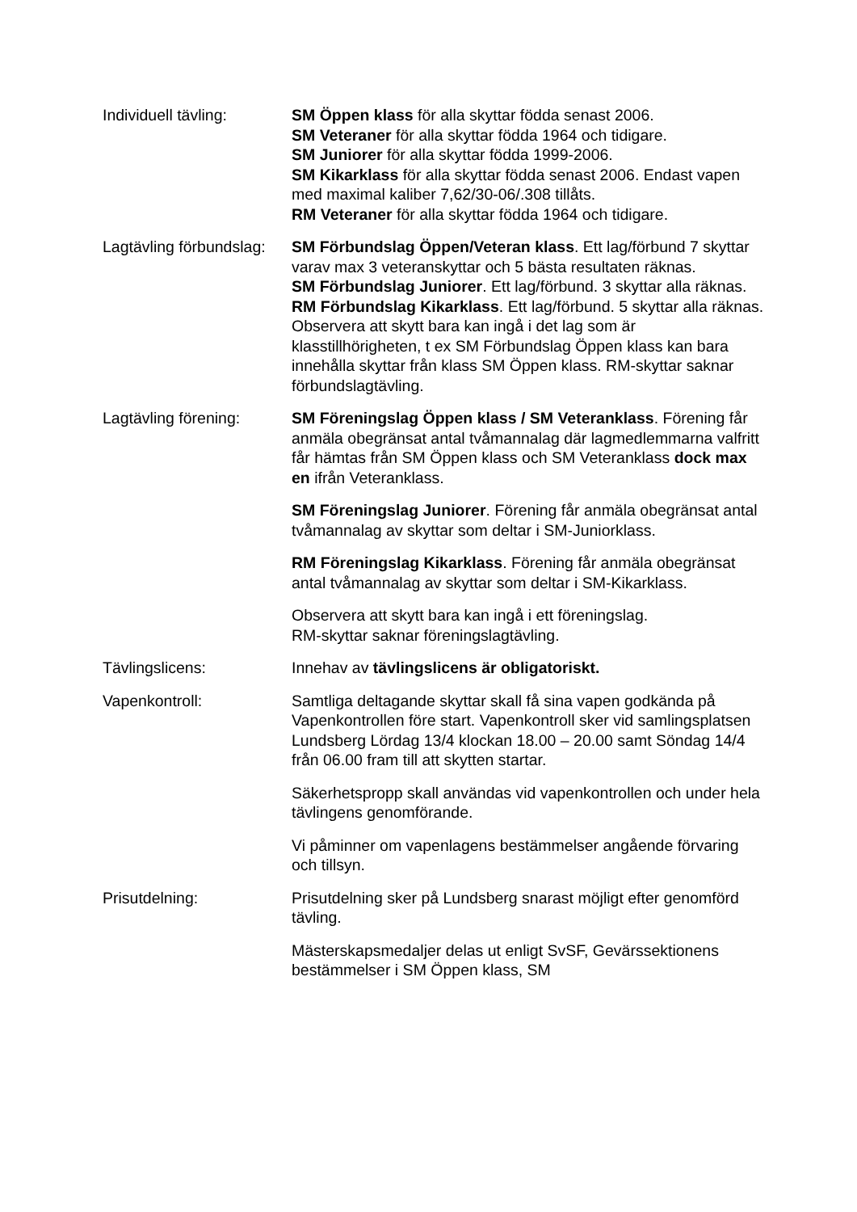Individuell tävling: SM Öppen klass för alla skyttar födda senast 2006.
SM Veteraner för alla skyttar födda 1964 och tidigare.
SM Juniorer för alla skyttar födda 1999-2006.
SM Kikarklass för alla skyttar födda senast 2006. Endast vapen med maximal kaliber 7,62/30-06/.308 tillåts.
RM Veteraner för alla skyttar födda 1964 och tidigare.
Lagtävling förbundslag:
SM Förbundslag Öppen/Veteran klass. Ett lag/förbund 7 skyttar varav max 3 veteranskyttar och 5 bästa resultaten räknas.
SM Förbundslag Juniorer. Ett lag/förbund. 3 skyttar alla räknas.
RM Förbundslag Kikarklass. Ett lag/förbund. 5 skyttar alla räknas. Observera att skytt bara kan ingå i det lag som är klasstillhörigheten, t ex SM Förbundslag Öppen klass kan bara innehålla skyttar från klass SM Öppen klass. RM-skyttar saknar förbundslagtävling.
Lagtävling förening: SM Föreningslag Öppen klass / SM Veteranklass. Förening får anmäla obegränsat antal tvåmannalag där lagmedlemmarna valfritt får hämtas från SM Öppen klass och SM Veteranklass dock max en ifrån Veteranklass.
SM Föreningslag Juniorer. Förening får anmäla obegränsat antal tvåmannalag av skyttar som deltar i SM-Juniorklass.
RM Föreningslag Kikarklass. Förening får anmäla obegränsat antal tvåmannalag av skyttar som deltar i SM-Kikarklass.
Observera att skytt bara kan ingå i ett föreningslag.
RM-skyttar saknar föreningslagtävling.
Tävlingslicens: Innehav av tävlingslicens är obligatoriskt.
Vapenkontroll: Samtliga deltagande skyttar skall få sina vapen godkända på Vapenkontrollen före start. Vapenkontroll sker vid samlingsplatsen Lundsberg Lördag 13/4 klockan 18.00 – 20.00 samt Söndag 14/4 från 06.00 fram till att skytten startar.
Säkerhetspropp skall användas vid vapenkontrollen och under hela tävlingens genomförande.
Vi påminner om vapenlagens bestämmelser angående förvaring och tillsyn.
Prisutdelning: Prisutdelning sker på Lundsberg snarast möjligt efter genomförd tävling.
Mästerskapsmedaljer delas ut enligt SvSF, Gevärssektionens bestämmelser i SM Öppen klass, SM